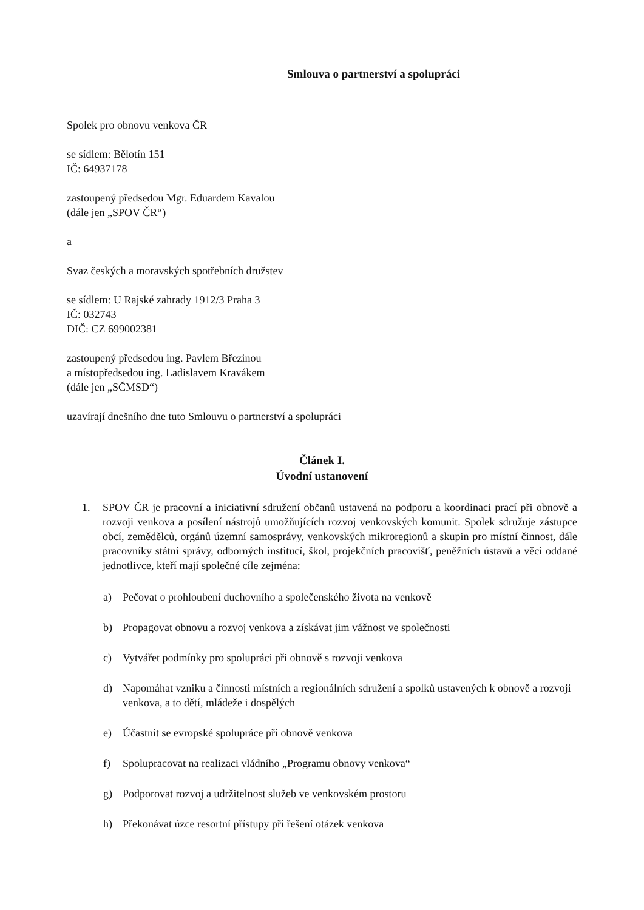Smlouva o partnerství a spolupráci
Spolek pro obnovu venkova ČR
se sídlem: Bělotín 151
IČ: 64937178
zastoupený předsedou Mgr. Eduardem Kavalou
(dále jen „SPOV ČR“)
a
Svaz českých a moravských spotřebních družstev
se sídlem: U Rajské zahrady 1912/3 Praha 3
IČ: 032743
DIČ: CZ 699002381
zastoupený předsedou ing. Pavlem Březinou
a místopředsedou ing. Ladislavem Kravákem
(dále jen „SČMSD“)
uzavírají dnešního dne tuto Smlouvu o partnerství a spolupráci
Článek I.
Úvodní ustanovení
1. SPOV ČR je pracovní a iniciativní sdružení občanů ustavená na podporu a koordinaci prací při obnově a rozvoji venkova a posílení nástrojů umožňujících rozvoj venkovských komunit. Spolek sdružuje zástupce obcí, zemědělců, orgánů územní samosprávy, venkovských mikroregionů a skupin pro místní činnost, dále pracovníky státní správy, odborných institucí, škol, projekčních pracovišť, peněžních ústavů a věci oddané jednotlivce, kteří mají společné cíle zejména:
a) Pečovat o prohloubení duchovního a společenského života na venkově
b) Propagovat obnovu a rozvoj venkova a získávat jim vážnost ve společnosti
c) Vytvářet podmínky pro spolupráci při obnově s rozvoji venkova
d) Napomáhat vzniku a činnosti místních a regionálních sdružení a spolků ustavených k obnově a rozvoji venkova, a to dětí, mládeže i dospělých
e) Účastnit se evropské spolupráce při obnově venkova
f) Spolupracovat na realizaci vládního „Programu obnovy venkova“
g) Podporovat rozvoj a udržitelnost služeb ve venkovském prostoru
h) Překonávat úzce resortní přístupy při řešení otázek venkova